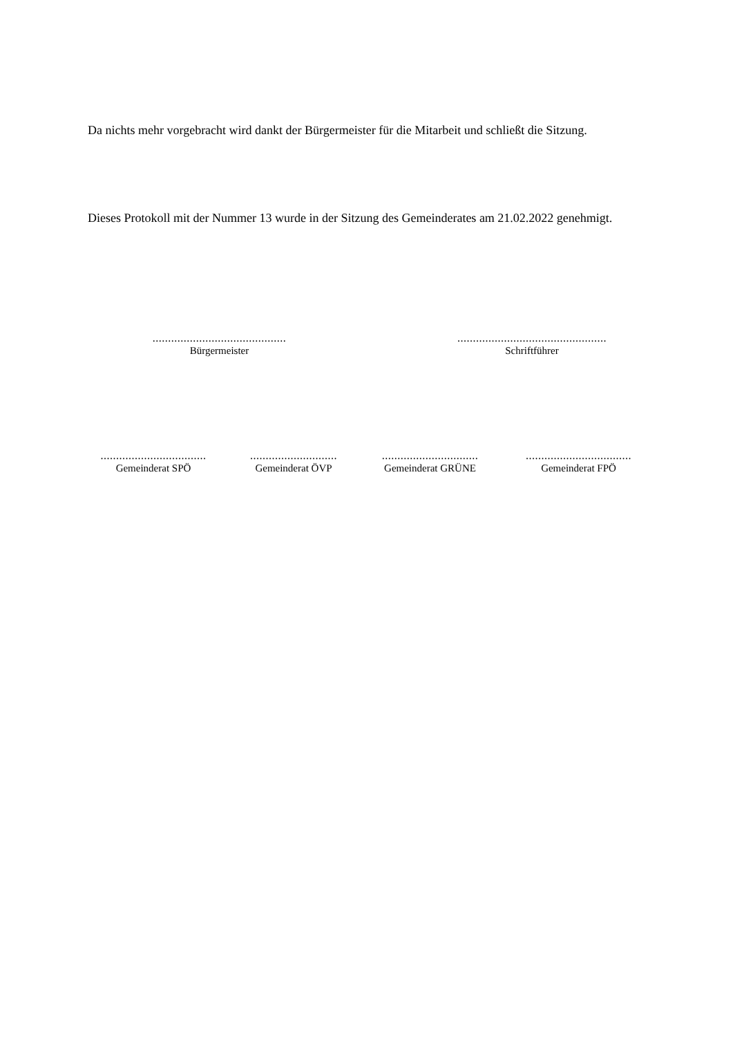Da nichts mehr vorgebracht wird dankt der Bürgermeister für die Mitarbeit und schließt die Sitzung.
Dieses Protokoll mit der Nummer 13 wurde in der Sitzung des Gemeinderates am 21.02.2022 genehmigt.
...........................................
Bürgermeister
................................................
Schriftführer
..................................
Gemeinderat SPÖ
............................
Gemeinderat ÖVP
...............................
Gemeinderat GRÜNE
..................................
Gemeinderat FPÖ